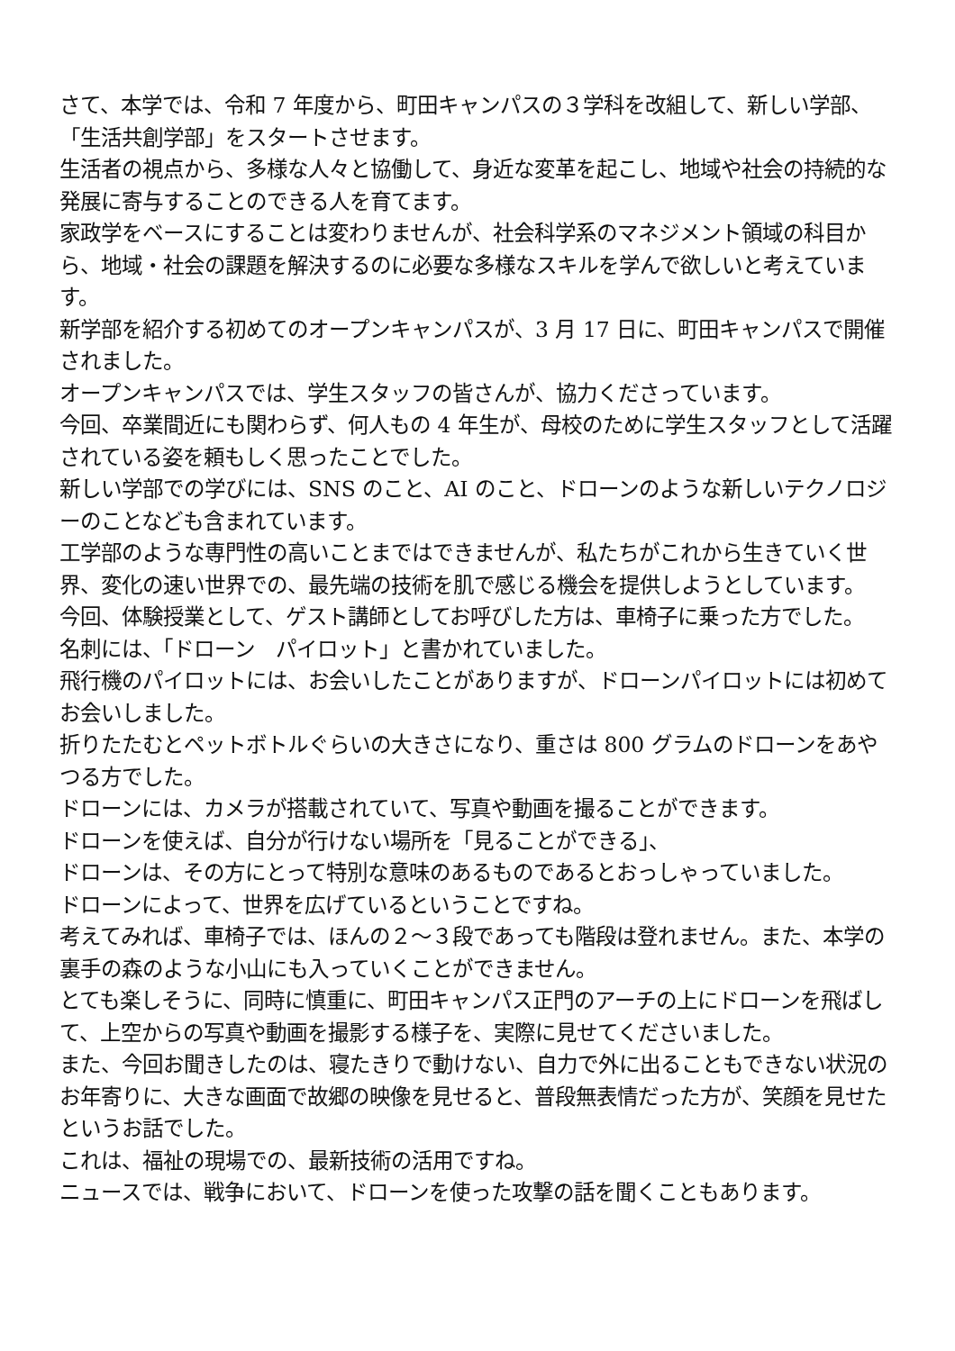さて、本学では、令和 7 年度から、町田キャンパスの３学科を改組して、新しい学部、「生活共創学部」をスタートさせます。
生活者の視点から、多様な人々と協働して、身近な変革を起こし、地域や社会の持続的な発展に寄与することのできる人を育てます。
家政学をベースにすることは変わりませんが、社会科学系のマネジメント領域の科目から、地域・社会の課題を解決するのに必要な多様なスキルを学んで欲しいと考えています。
新学部を紹介する初めてのオープンキャンパスが、3 月 17 日に、町田キャンパスで開催されました。
オープンキャンパスでは、学生スタッフの皆さんが、協力くださっています。
今回、卒業間近にも関わらず、何人もの 4 年生が、母校のために学生スタッフとして活躍されている姿を頼もしく思ったことでした。
新しい学部での学びには、SNS のこと、AI のこと、ドローンのような新しいテクノロジーのことなども含まれています。
工学部のような専門性の高いことまではできませんが、私たちがこれから生きていく世界、変化の速い世界での、最先端の技術を肌で感じる機会を提供しようとしています。
今回、体験授業として、ゲスト講師としてお呼びした方は、車椅子に乗った方でした。
名刺には、「ドローン　パイロット」と書かれていました。
飛行機のパイロットには、お会いしたことがありますが、ドローンパイロットには初めてお会いしました。
折りたたむとペットボトルぐらいの大きさになり、重さは 800 グラムのドローンをあやつる方でした。
ドローンには、カメラが搭載されていて、写真や動画を撮ることができます。
ドローンを使えば、自分が行けない場所を「見ることができる」、
ドローンは、その方にとって特別な意味のあるものであるとおっしゃっていました。
ドローンによって、世界を広げているということですね。
考えてみれば、車椅子では、ほんの２～３段であっても階段は登れません。また、本学の裏手の森のような小山にも入っていくことができません。
とても楽しそうに、同時に慎重に、町田キャンパス正門のアーチの上にドローンを飛ばして、上空からの写真や動画を撮影する様子を、実際に見せてくださいました。
また、今回お聞きしたのは、寝たきりで動けない、自力で外に出ることもできない状況のお年寄りに、大きな画面で故郷の映像を見せると、普段無表情だった方が、笑顔を見せたというお話でした。
これは、福祉の現場での、最新技術の活用ですね。
ニュースでは、戦争において、ドローンを使った攻撃の話を聞くこともあります。